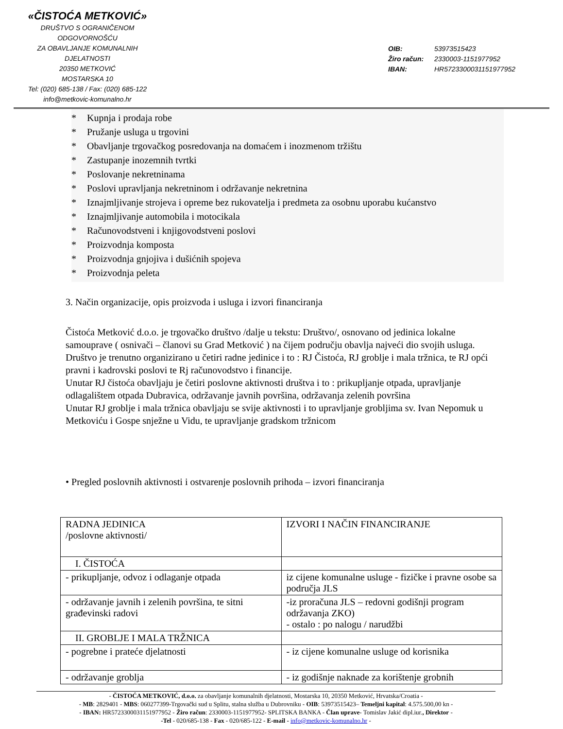«ČISTOĆA METKOVIĆ»
DRUŠTVO S OGRANIČENOM ODGOVORNOŠĆU
ZA OBAVLJANJE KOMUNALNIH DJELATNOSTI
20350 METKOVIĆ
MOSTARSKA 10
Tel: (020) 685-138 / Fax: (020) 685-122
info@metkovic-komunalno.hr
OIB: 53973515423
Žiro račun: 2330003-1151977952
IBAN: HR5723300031151977952
* Kupnja i prodaja robe
* Pružanje usluga u trgovini
* Obavljanje trgovačkog posredovanja na domaćem i inozmenom tržištu
* Zastupanje inozemnih tvrtki
* Poslovanje nekretninama
* Poslovi upravljanja nekretninom i održavanje nekretnina
* Iznajmljivanje strojeva i opreme bez rukovatelja i predmeta za osobnu uporabu kućanstvo
* Iznajmljivanje automobila i motocikala
* Računovodstveni i knjigovodstveni poslovi
* Proizvodnja komposta
* Proizvodnja gnjojiva i dušićnih spojeva
* Proizvodnja peleta
3. Način organizacije, opis proizvoda i usluga i izvori financiranja
Čistoća Metković d.o.o. je trgovačko društvo /dalje u tekstu: Društvo/, osnovano od jedinica lokalne
samouprave ( osnivači – članovi su Grad Metković ) na čijem području obavlja najveći dio svojih usluga.
Društvo je trenutno organizirano u četiri radne jedinice i to : RJ Čistoća, RJ groblje i mala tržnica, te RJ opći pravni i kadrovski poslovi te Rj računovodstvo i financije.
Unutar RJ čistoća obavljaju je četiri poslovne aktivnosti društva i to : prikupljanje otpada, upravljanje odlagalištem otpada Dubravica, održavanje javnih površina, održavanja zelenih površina
Unutar RJ groblje i mala tržnica obavljaju se svije aktivnosti i to upravljanje grobljima sv. Ivan Nepomuk u Metkoviću i Gospe snježne u Vidu, te upravljanje gradskom tržnicom
• Pregled poslovnih aktivnosti i ostvarenje poslovnih prihoda – izvori financiranja
| RADNA JEDINICA /poslovne aktivnosti/ | IZVORI I NAČIN FINANCIRANJE |
| I. ČISTOĆA | |
| - prikupljanje, odvoz i odlaganje otpada | iz cijene komunalne usluge - fizičke i pravne osobe sa područja JLS |
| - održavanje javnih i zelenih površina, te sitni građevinski radovi | -iz proračuna JLS – redovni godišnji program održavanja ZKO) - ostalo : po nalogu / narudžbi |
| II. GROBLJE I MALA TRŽNICA | |
| - pogrebne i prateće djelatnosti | - iz cijene komunalne usluge od korisnika |
| - održavanje groblja | - iz godišnje naknade za korištenje grobnih |
- ČISTOĆA METKOVIĆ, d.o.o. za obavljanje komunalnih djelatnosti, Mostarska 10, 20350 Metković, Hrvatska/Croatia -
- MB: 2829401 - MBS: 060277399-Trgovački sud u Splitu, stalna služba u Dubrovniku - OIB: 53973515423– Temeljni kapital: 4.575.500,00 kn -
- IBAN: HR5723300031151977952 - Žiro račun: 2330003-1151977952- SPLITSKA BANKA - Član uprave- Tomislav Jakić dipl.iur., Direktor -
-Tel - 020/685-138 - Fax - 020/685-122 - E-mail - info@metkovic-komunalno.hr -